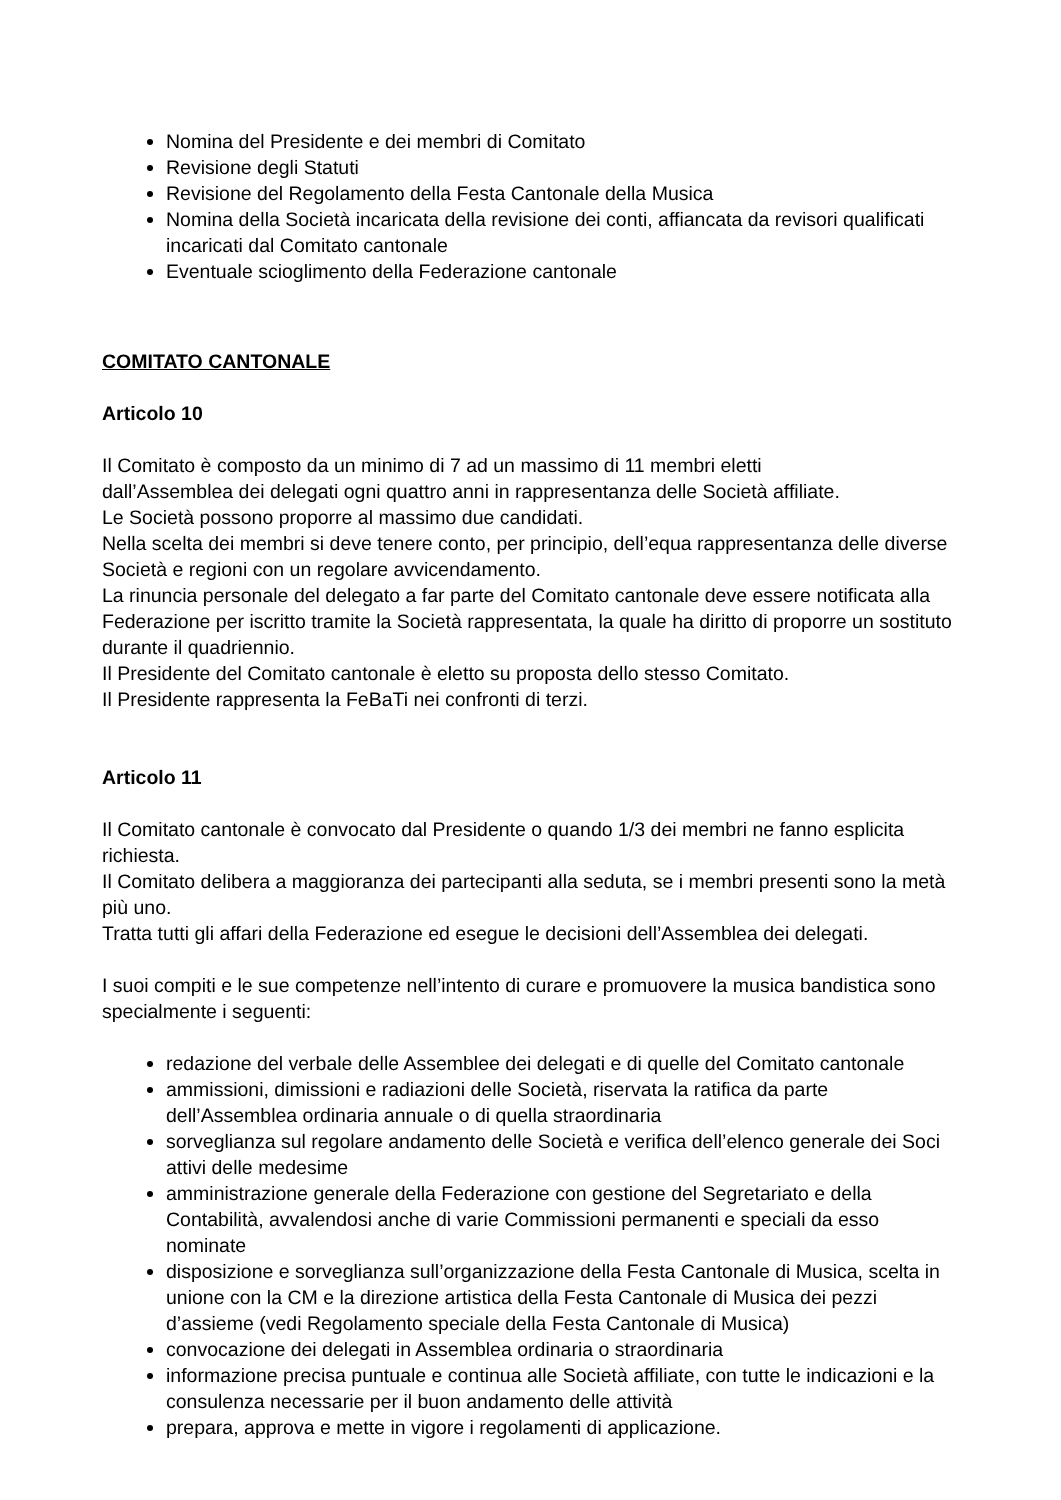Nomina del Presidente e dei membri di Comitato
Revisione degli Statuti
Revisione del Regolamento della Festa Cantonale della Musica
Nomina della Società incaricata della revisione dei conti, affiancata da revisori qualificati incaricati dal Comitato cantonale
Eventuale scioglimento della Federazione cantonale
COMITATO CANTONALE
Articolo 10
Il Comitato è composto da un minimo di 7 ad un massimo di 11 membri eletti
dall’Assemblea dei delegati ogni quattro anni in rappresentanza delle Società affiliate.
Le Società possono proporre al massimo due candidati.
Nella scelta dei membri si deve tenere conto, per principio, dell’equa rappresentanza delle diverse Società e regioni con un regolare avvicendamento.
La rinuncia personale del delegato a far parte del Comitato cantonale deve essere notificata alla Federazione per iscritto tramite la Società rappresentata, la quale ha diritto di proporre un sostituto durante il quadriennio.
Il Presidente del Comitato cantonale è eletto su proposta dello stesso Comitato.
Il Presidente rappresenta la FeBaTi nei confronti di terzi.
Articolo 11
Il Comitato cantonale è convocato dal Presidente o quando 1/3 dei membri ne fanno esplicita richiesta.
Il Comitato delibera a maggioranza dei partecipanti alla seduta, se i membri presenti sono la metà più uno.
Tratta tutti gli affari della Federazione ed esegue le decisioni dell’Assemblea dei delegati.
I suoi compiti e le sue competenze nell’intento di curare e promuovere la musica bandistica sono specialmente i seguenti:
redazione del verbale delle Assemblee dei delegati e di quelle del Comitato cantonale
ammissioni, dimissioni e radiazioni delle Società, riservata la ratifica da parte dell’Assemblea ordinaria annuale o di quella straordinaria
sorveglianza sul regolare andamento delle Società e verifica dell’elenco generale dei Soci attivi delle medesime
amministrazione generale della Federazione con gestione del Segretariato e della Contabilità, avvalendosi anche di varie Commissioni permanenti e speciali da esso nominate
disposizione e sorveglianza sull’organizzazione della Festa Cantonale di Musica, scelta in unione con la CM e la direzione artistica della Festa Cantonale di Musica dei pezzi d’assieme (vedi Regolamento speciale della Festa Cantonale di Musica)
convocazione dei delegati in Assemblea ordinaria o straordinaria
informazione precisa puntuale e continua alle Società affiliate, con tutte le indicazioni e la consulenza necessarie per il buon andamento delle attività
prepara, approva e mette in vigore i regolamenti di applicazione.